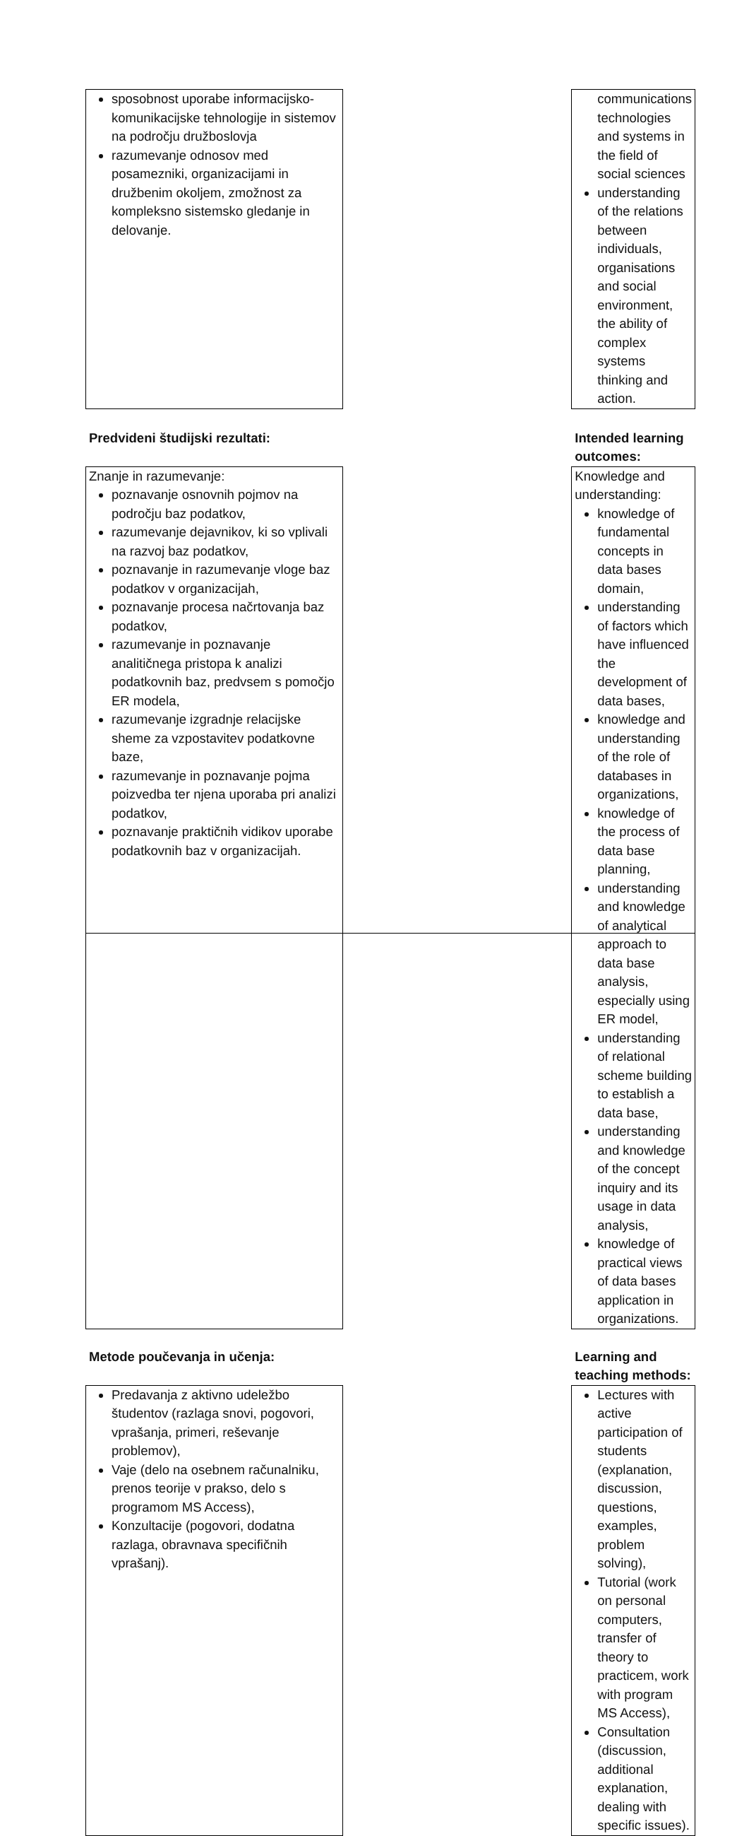| sposobnost uporabe informacijsko-komunikacijske tehnologije in sistemov na področju družboslovja razumevanje odnosov med posamezniki, organizacijami in družbenim okoljem, zmožnost za kompleksno sistemsko gledanje in delovanje. | | communications technologies and systems in the field of social sciences understanding of the relations between individuals, organisations and social environment, the ability of complex systems thinking and action. |
| Predvideni študijski rezultati: | | Intended learning outcomes: |
| Znanje in razumevanje: poznavanje osnovnih pojmov na področju baz podatkov, razumevanje dejavnikov, ki so vplivali na razvoj baz podatkov, poznavanje in razumevanje vloge baz podatkov v organizacijah, poznavanje procesa načrtovanja baz podatkov, razumevanje in poznavanje analitičnega pristopa k analizi podatkovnih baz, predvsem s pomočjo ER modela, razumevanje izgradnje relacijske sheme za vzpostavitev podatkovne baze, razumevanje in poznavanje pojma poizvedba ter njena uporaba pri analizi podatkov, poznavanje praktičnih vidikov uporabe podatkovnih baz v organizacijah. | | Knowledge and understanding: knowledge of fundamental concepts in data bases domain, understanding of factors which have influenced the development of data bases, knowledge and understanding of the role of databases in organizations, knowledge of the process of data base planning, understanding and knowledge of analytical approach to data base analysis, especially using ER model, understanding of relational scheme building to establish a data base, understanding and knowledge of the concept inquiry and its usage in data analysis, knowledge of practical views of data bases application in organizations. |
| Metode poučevanja in učenja: | | Learning and teaching methods: |
| Predavanja z aktivno udeležbo študentov (razlaga snovi, pogovori, vprašanja, primeri, reševanje problemov), Vaje (delo na osebnem računalniku, prenos teorije v prakso, delo s programom MS Access), Konzultacije (pogovori, dodatna razlaga, obravnava specifičnih vprašanj). | | Lectures with active participation of students (explanation, discussion, questions, examples, problem solving), Tutorial (work on personal computers, transfer of theory to practicem, work with program MS Access), Consultation (discussion, additional explanation, dealing with specific issues). |